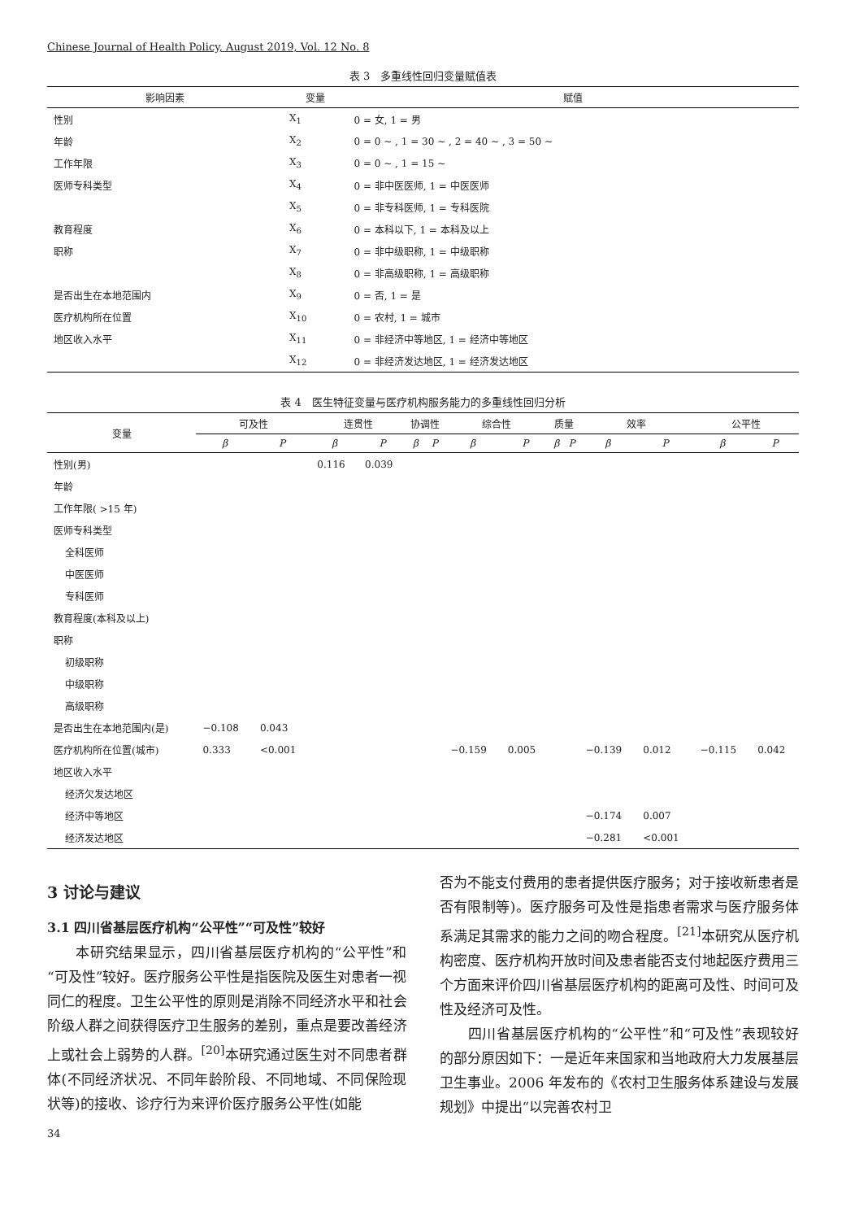Chinese Journal of Health Policy, August 2019, Vol. 12 No. 8
表 3　多重线性回归变量赋值表
| 影响因素 | 变量 | 赋值 |
| --- | --- | --- |
| 性别 | X<sub>1</sub> | 0 = 女, 1 = 男 |
| 年龄 | X<sub>2</sub> | 0 = 0 ~ , 1 = 30 ~ , 2 = 40 ~ , 3 = 50 ~ |
| 工作年限 | X<sub>3</sub> | 0 = 0 ~ , 1 = 15 ~ |
| 医师专科类型 | X<sub>4</sub> | 0 = 非中医医师, 1 = 中医医师 |
| | X<sub>5</sub> | 0 = 非专科医师, 1 = 专科医院 |
| 教育程度 | X<sub>6</sub> | 0 = 本科以下, 1 = 本科及以上 |
| 职称 | X<sub>7</sub> | 0 = 非中级职称, 1 = 中级职称 |
| | X<sub>8</sub> | 0 = 非高级职称, 1 = 高级职称 |
| 是否出生在本地范围内 | X<sub>9</sub> | 0 = 否, 1 = 是 |
| 医疗机构所在位置 | X<sub>10</sub> | 0 = 农村, 1 = 城市 |
| 地区收入水平 | X<sub>11</sub> | 0 = 非经济中等地区, 1 = 经济中等地区 |
| | X<sub>12</sub> | 0 = 非经济发达地区, 1 = 经济发达地区 |
表 4　医生特征变量与医疗机构服务能力的多重线性回归分析
| 变量 | 可及性 | | 连贯性 | | 协调性 | | 综合性 | | 质量 | | 效率 | | 公平性 | |
| --- | --- | --- | --- | --- | --- | --- | --- | --- | --- | --- | --- | --- | --- | --- |
| | β | P | β | P | β | P | β | P | β | P | β | P | β | P |
| 性别(男) | | | 0.116 | 0.039 | | | | | | | | | | |
| 年龄 | | | | | | | | | | | | | | |
| 工作年限( >15 年) | | | | | | | | | | | | | | |
| 医师专科类型 | | | | | | | | | | | | | | |
| 全科医师 | | | | | | | | | | | | | | |
| 中医医师 | | | | | | | | | | | | | | |
| 专科医师 | | | | | | | | | | | | | | |
| 教育程度(本科及以上) | | | | | | | | | | | | | | |
| 职称 | | | | | | | | | | | | | | |
| 初级职称 | | | | | | | | | | | | | | |
| 中级职称 | | | | | | | | | | | | | | |
| 高级职称 | | | | | | | | | | | | | | |
| 是否出生在本地范围内(是) | −0.108 | 0.043 | | | | | | | | | | | | |
| 医疗机构所在位置(城市) | 0.333 | <0.001 | | | | | −0.159 | 0.005 | | | −0.139 | 0.012 | −0.115 | 0.042 |
| 地区收入水平 | | | | | | | | | | | | | | |
| 经济欠发达地区 | | | | | | | | | | | | | | |
| 经济中等地区 | | | | | | | | | | | −0.174 | 0.007 | | |
| 经济发达地区 | | | | | | | | | | | −0.281 | <0.001 | | |
3 讨论与建议
3.1 四川省基层医疗机构“公平性”“可及性”较好
　　本研究结果显示，四川省基层医疗机构的“公平性”和“可及性”较好。医疗服务公平性是指医院及医生对患者一视同仁的程度。卫生公平性的原则是消除不同经济水平和社会阶级人群之间获得医疗卫生服务的差别，重点是要改善经济上或社会上弱势的人群。<sup>[20]</sup>本研究通过医生对不同患者群体(不同经济状况、不同年龄阶段、不同地域、不同保险现状等)的接收、诊疗行为来评价医疗服务公平性(如能
否为不能支付费用的患者提供医疗服务；对于接收新患者是否有限制等)。医疗服务可及性是指患者需求与医疗服务体系满足其需求的能力之间的吻合程度。<sup>[21]</sup>本研究从医疗机构密度、医疗机构开放时间及患者能否支付地起医疗费用三个方面来评价四川省基层医疗机构的距离可及性、时间可及性及经济可及性。
　　四川省基层医疗机构的“公平性”和“可及性”表现较好的部分原因如下：一是近年来国家和当地政府大力发展基层卫生事业。2006 年发布的《农村卫生服务体系建设与发展规划》中提出“以完善农村卫
34